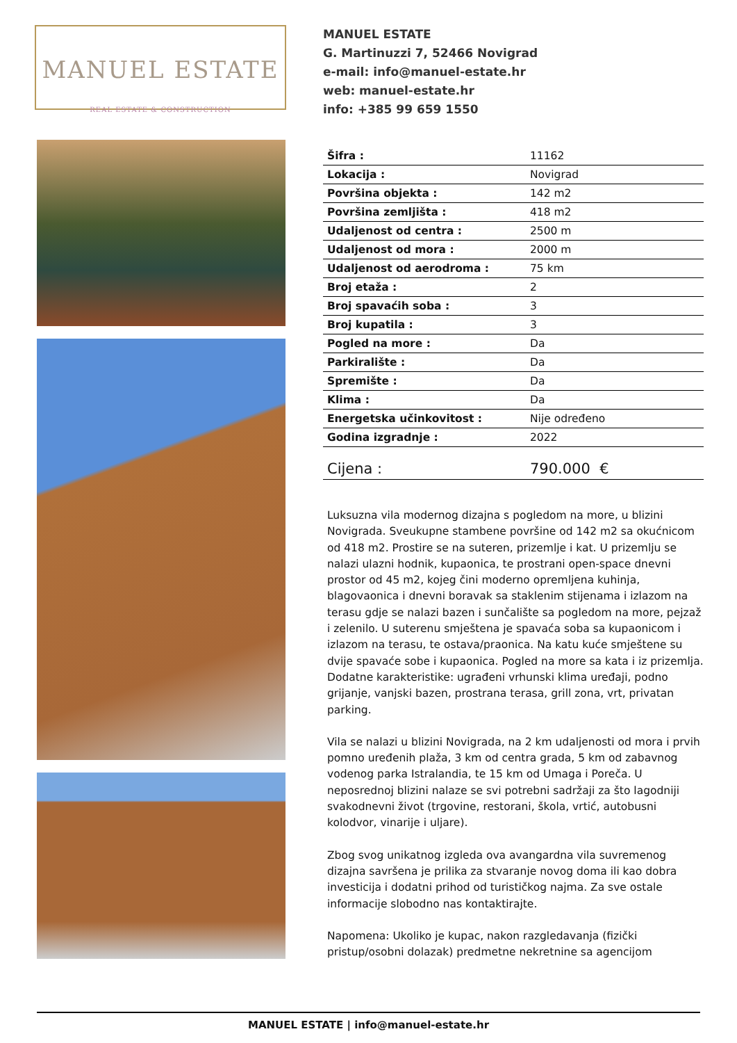MANUEL ESTATE
REAL ESTATE & CONSTRUCTION
MANUEL ESTATE
G. Martinuzzi 7, 52466 Novigrad
e-mail: info@manuel-estate.hr
web: manuel-estate.hr
info: +385 99 659 1550
| Šifra : | 11162 |
| Lokacija : | Novigrad |
| Površina objekta : | 142 m2 |
| Površina zemljišta : | 418 m2 |
| Udaljenost od centra : | 2500 m |
| Udaljenost od mora : | 2000 m |
| Udaljenost od aerodroma : | 75 km |
| Broj etaža : | 2 |
| Broj spavaćih soba : | 3 |
| Broj kupatila : | 3 |
| Pogled na more : | Da |
| Parkiralište : | Da |
| Spremište : | Da |
| Klima : | Da |
| Energetska učinkovitost : | Nije određeno |
| Godina izgradnje : | 2022 |
| Cijena : | 790.000 € |
Luksuzna vila modernog dizajna s pogledom na more, u blizini Novigrada. Sveukupne stambene površine od 142 m2 sa okućnicom od 418 m2. Prostire se na suteren, prizemlje i kat. U prizemlju se nalazi ulazni hodnik, kupaonica, te prostrani open-space dnevni prostor od 45 m2, kojeg čini moderno opremljena kuhinja, blagovaonica i dnevni boravak sa staklenim stijenama i izlazom na terasu gdje se nalazi bazen i sunčalište sa pogledom na more, pejzaž i zelenilo. U suterenu smještena je spavaća soba sa kupaonicom i izlazom na terasu, te ostava/praonica. Na katu kuće smještene su dvije spavaće sobe i kupaonica. Pogled na more sa kata i iz prizemlja. Dodatne karakteristike: ugrađeni vrhunski klima uređaji, podno grijanje, vanjski bazen, prostrana terasa, grill zona, vrt, privatan parking.
Vila se nalazi u blizini Novigrada, na 2 km udaljenosti od mora i prvih pomno uređenih plaža, 3 km od centra grada, 5 km od zabavnog vodenog parka Istralandia, te 15 km od Umaga i Poreča. U neposrednoj blizini nalaze se svi potrebni sadržaji za što lagodniji svakodnevni život (trgovine, restorani, škola, vrtić, autobusni kolodvor, vinarije i uljare).
Zbog svog unikatnog izgleda ova avangardna vila suvremenog dizajna savršena je prilika za stvaranje novog doma ili kao dobra investicija i dodatni prihod od turističkog najma. Za sve ostale informacije slobodno nas kontaktirajte.
Napomena: Ukoliko je kupac, nakon razgledavanja (fizički pristup/osobni dolazak) predmetne nekretnine sa agencijom
MANUEL ESTATE | info@manuel-estate.hr